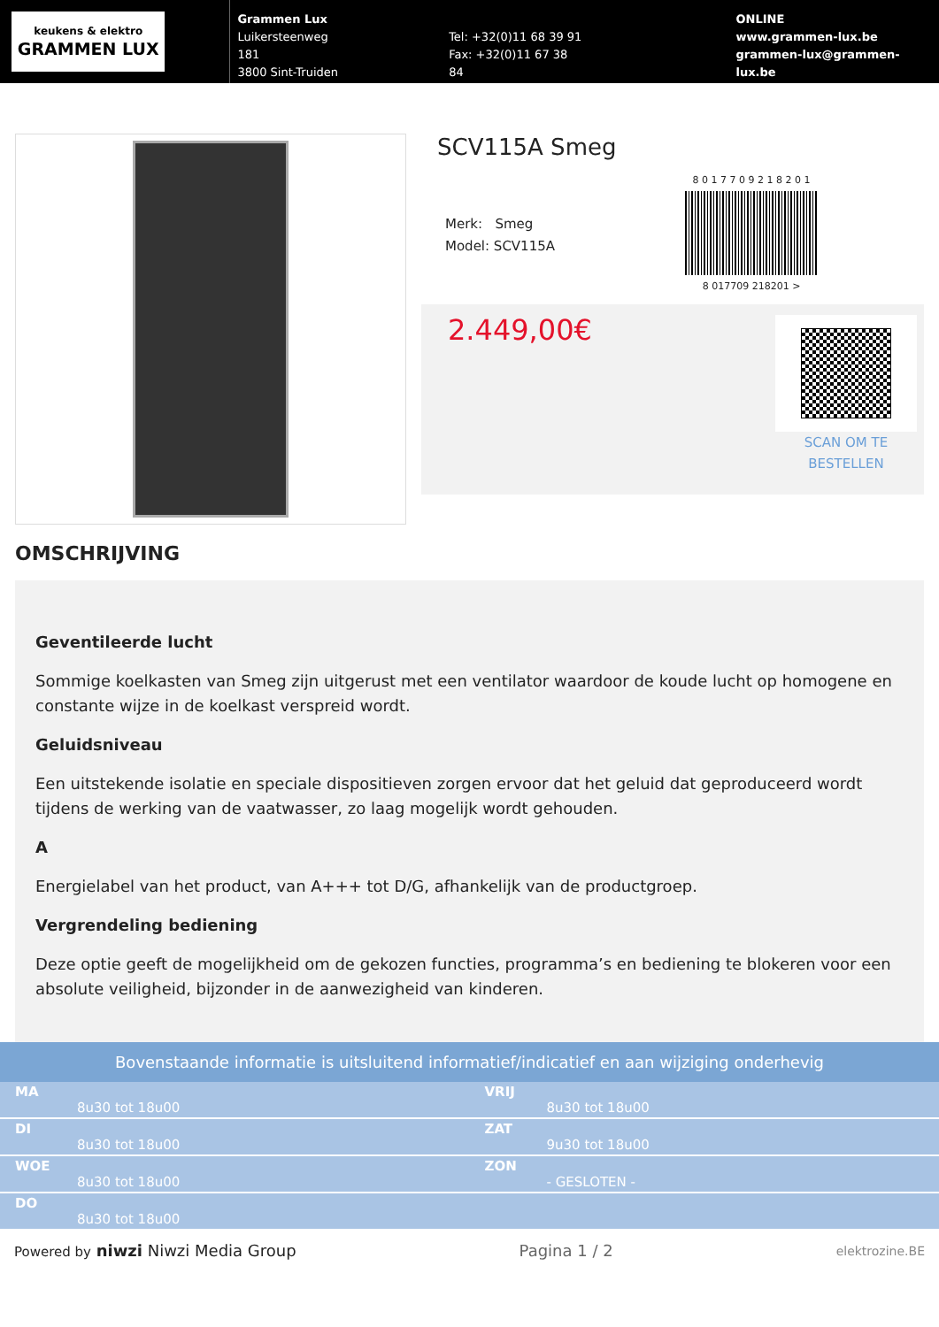keukens & elektro
GRAMMEN LUX
Grammen Lux
Luikersteenweg 181
3800 Sint-Truiden
Tel: +32(0)11 68 39 91
Fax: +32(0)11 67 38 84
ONLINE
www.grammen-lux.be
grammen-lux@grammen-lux.be
SCV115A Smeg
Merk: Smeg
Model: SCV115A
8 0 1 7 7 0 9 2 1 8 2 0 1
8 017709 218201 >
2.449,00€
SCAN OM TE
BESTELLEN
OMSCHRIJVING
Geventileerde lucht
Sommige koelkasten van Smeg zijn uitgerust met een ventilator waardoor de koude lucht op homogene en constante wijze in de koelkast verspreid wordt.
Geluidsniveau
Een uitstekende isolatie en speciale dispositieven zorgen ervoor dat het geluid dat geproduceerd wordt tijdens de werking van de vaatwasser, zo laag mogelijk wordt gehouden.
A
Energielabel van het product, van A+++ tot D/G, afhankelijk van de productgroep.
Vergrendeling bediening
Deze optie geeft de mogelijkheid om de gekozen functies, programma’s en bediening te blokeren voor een absolute veiligheid, bijzonder in de aanwezigheid van kinderen.
Bovenstaande informatie is uitsluitend informatief/indicatief en aan wijziging onderhevig
| MA 8u30 tot 18u00 | VRIJ 8u30 tot 18u00 |
| DI 8u30 tot 18u00 | ZAT 9u30 tot 18u00 |
| WOE 8u30 tot 18u00 | ZON - GESLOTEN - |
| DO 8u30 tot 18u00 | |
Powered by niwzi Niwzi Media Group
Pagina 1 / 2
elektrozine.BE